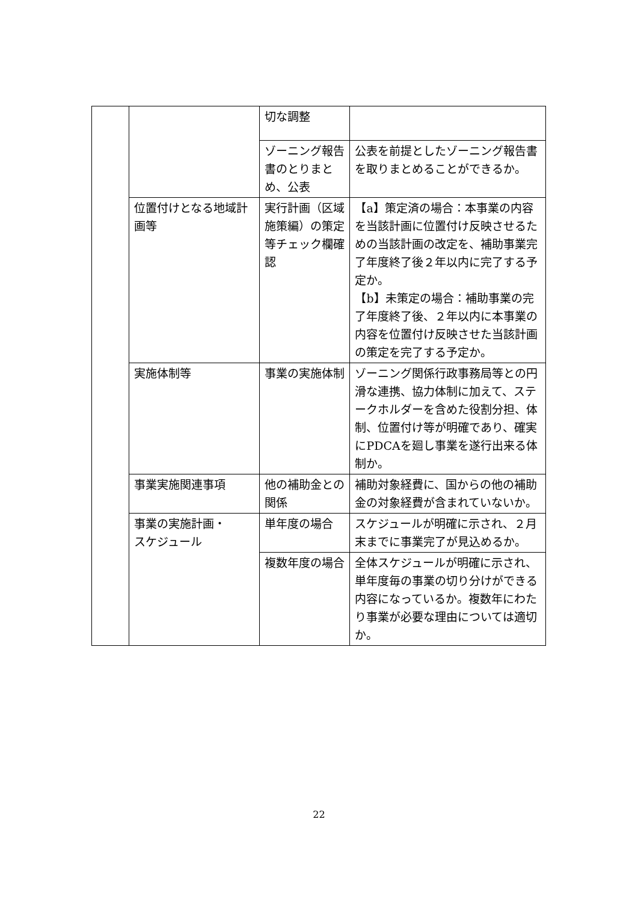| | | 切な調整 | |
| | | ゾーニング報告書のとりまとめ、公表 | 公表を前提としたゾーニング報告書を取りまとめることができるか。 |
| | 位置付けとなる地域計画等 | 実行計画（区域施策編）の策定等チェック欄確認 | 【a】策定済の場合：本事業の内容を当該計画に位置付け反映させるための当該計画の改定を、補助事業完了年度終了後２年以内に完了する予定か。 【b】未策定の場合：補助事業の完了年度終了後、２年以内に本事業の内容を位置付け反映させた当該計画の策定を完了する予定か。 |
| | 実施体制等 | 事業の実施体制 | ゾーニング関係行政事務局等との円滑な連携、協力体制に加えて、ステークホルダーを含めた役割分担、体制、位置付け等が明確であり、確実にPDCAを廻し事業を遂行出来る体制か。 |
| | 事業実施関連事項 | 他の補助金との関係 | 補助対象経費に、国からの他の補助金の対象経費が含まれていないか。 |
| | 事業の実施計画・ スケジュール | 単年度の場合 | スケジュールが明確に示され、２月末までに事業完了が見込めるか。 |
| | | 複数年度の場合 | 全体スケジュールが明確に示され、単年度毎の事業の切り分けができる内容になっているか。複数年にわたり事業が必要な理由については適切か。 |
22